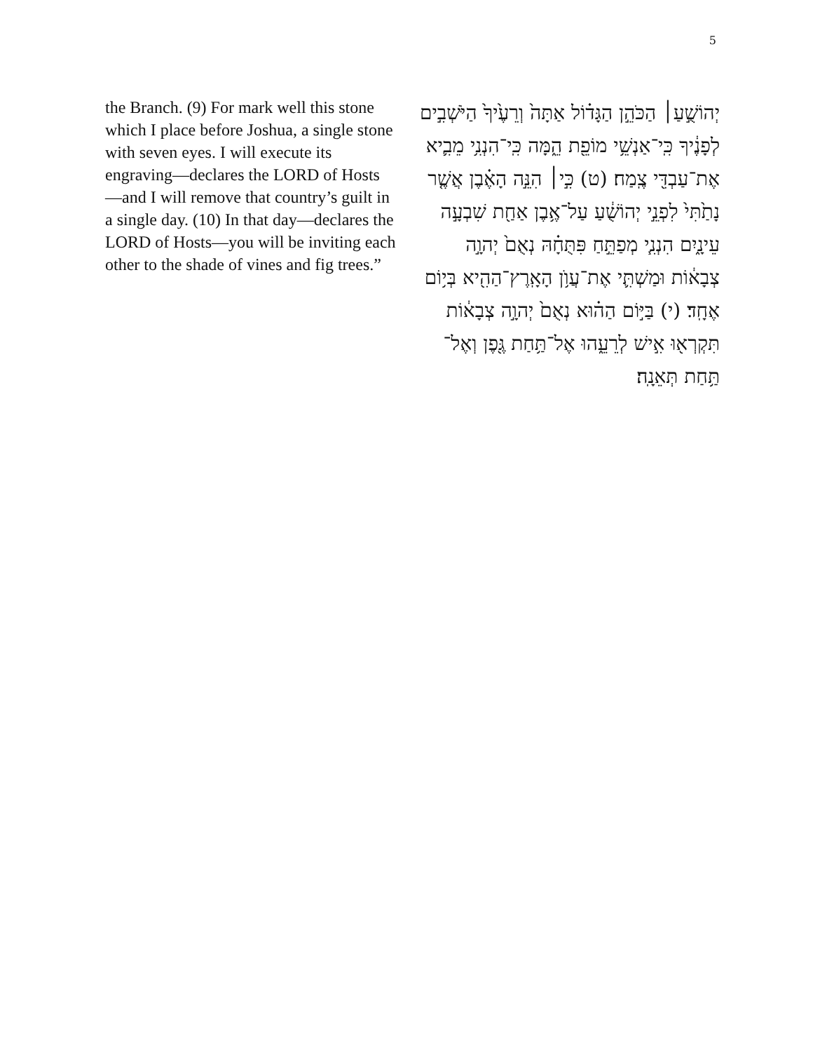5
the Branch. (9) For mark well this stone which I place before Joshua, a single stone with seven eyes. I will execute its engraving—declares the LORD of Hosts—and I will remove that country’s guilt in a single day. (10) In that day—declares the LORD of Hosts—you will be inviting each other to the shade of vines and fig trees.”
יְהוֹשֻׁ֣עַ׀ הַכֹּהֵ֣ן הַגָּד֗וֹל אַתָּה֙ וְרֵעֶ֙יךָ֙ הַיֹּשְׁבִ֣ים לְפָנֶ֔יךָ כִּֽי־אַנְשֵׁ֥י מוֹפֵ֖ת הֵ֑מָּה כִּֽי־הִנְנִ֥י מֵבִ֛יא אֶת־עַבְדִּ֖י צֶֽמַח׃ (ט) כִּ֣י׀ הִנֵּ֣ה הָאֶ֗בֶן אֲשֶׁ֤ר נָתַ֙תִּי֙ לִפְנֵ֣י יְהוֹשֻׁ֔עַ עַל־אֶ֥בֶן אַחַ֖ת שִׁבְעָ֣ה עֵינָ֑יִם הִנְנִ֧י מְפַתֵּ֣חַ פִּתֻּחָ֗הּ נְאֻם֙ יְהוָ֣ה צְבָא֔וֹת וּמַשְׁתִּ֛י אֶת־עֲוֺ֥ן הָאָֽרֶץ־הַהִ֖יא בְּי֥וֹם אֶחָֽד׃ (י) בַּיּ֣וֹם הַה֗וּא נְאֻם֙ יְהוָ֣ה צְבָא֔וֹת תִּקְרְא֖וּ אִ֣ישׁ לְרֵעֵ֑הוּ אֶל־תַּ֥חַת גֶּ֖פֶן וְאֶל־תַּ֥חַת תְּאֵנָֽה׃